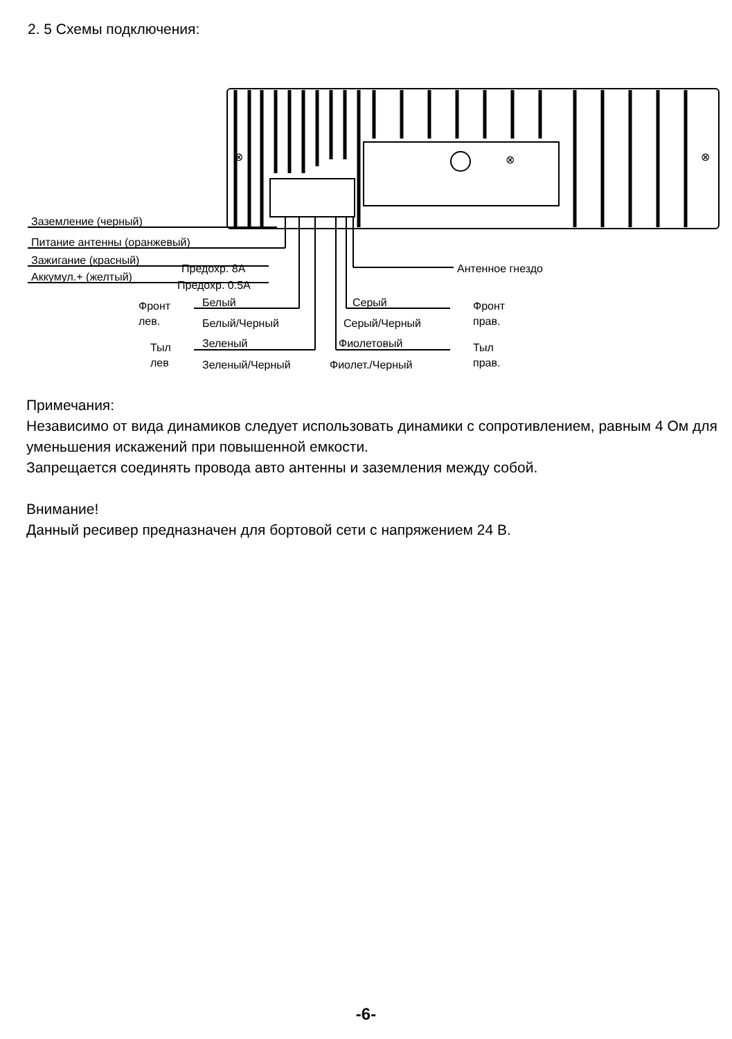2. 5 Схемы подключения:
⊗
⊗
⊗
Заземление (черный)
Питание антенны (оранжевый)
Зажигание (красный)
Предохр. 8А
Аккумул.+ (желтый)
Предохр. 0.5А
Антенное гнездо
Фронт
лев.
Белый
Белый/Черный
Тыл
лев
Зеленый
Зеленый/Черный
Серый
Серый/Черный
Фронт
прав.
Фиолетовый
Фиолет./Черный
Тыл
прав.
Примечания:
Независимо от вида динамиков следует использовать динамики с сопротивлением, равным 4 Ом для уменьшения искажений при повышенной емкости.
Запрещается соединять провода авто антенны и заземления между собой.
Внимание!
Данный ресивер предназначен для бортовой сети с напряжением 24 В.
-6-